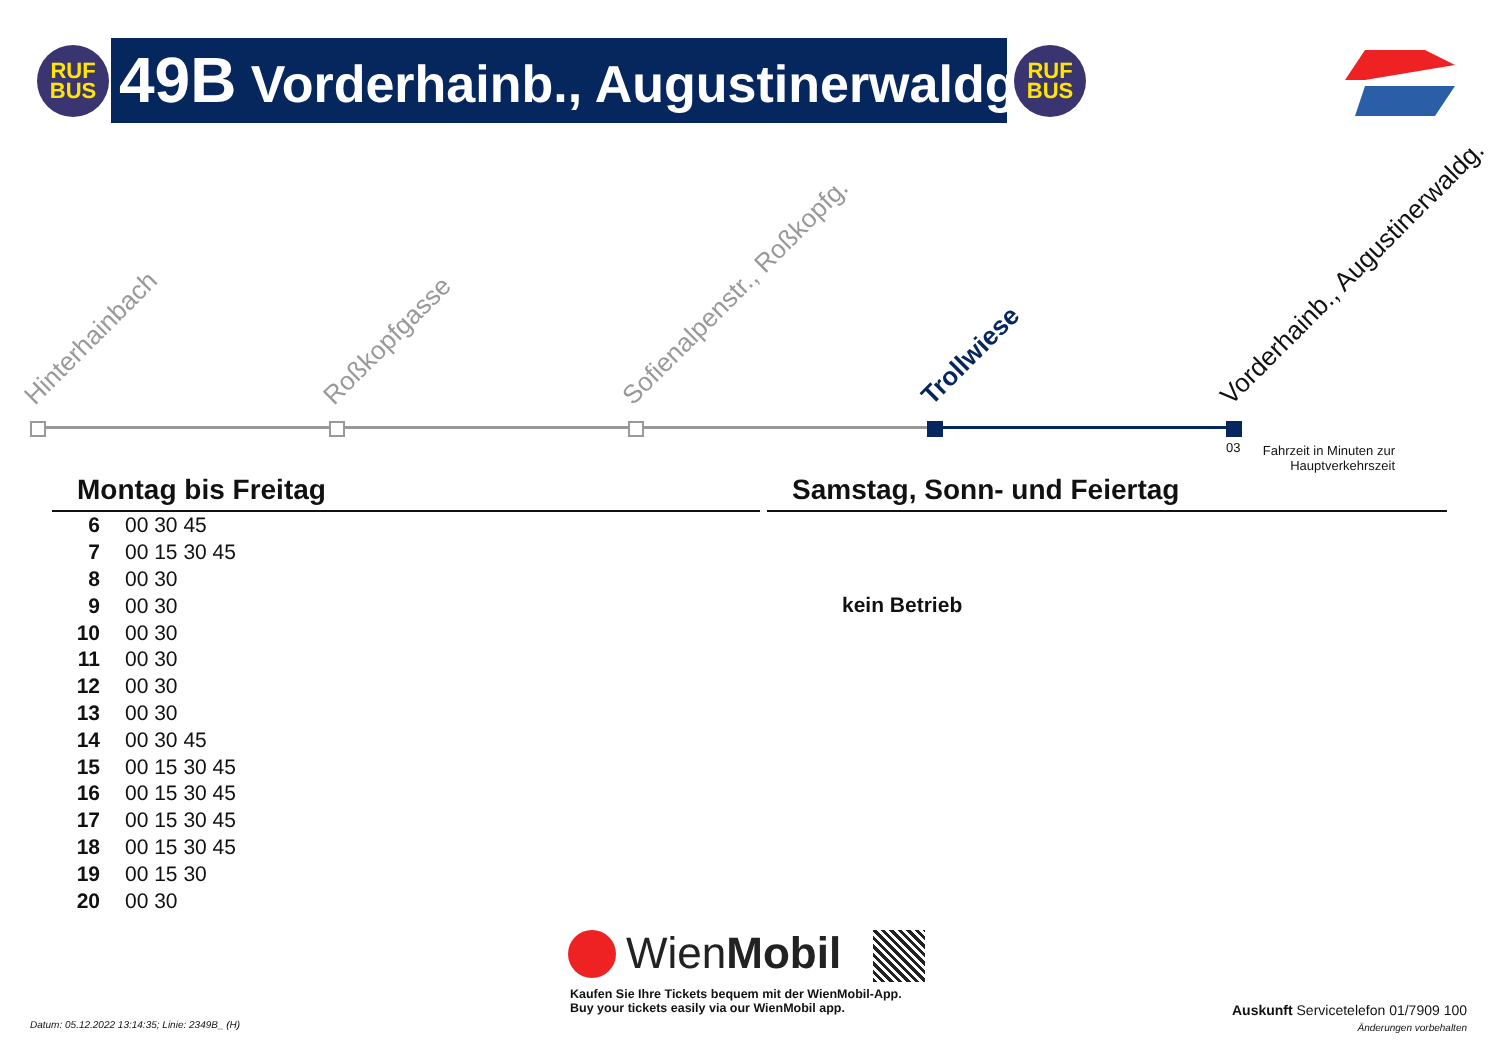RUF
BUS
49B Vorderhainb., Augustinerwaldg.
RUF
BUS
Hinterhainbach Roßkopfgasse Sofienalpenstr., Roßkopfg. Trollwiese Vorderhainb., Augustinerwaldg.
03
Fahrzeit in Minuten zur Hauptverkehrszeit
Montag bis Freitag Samstag, Sonn- und Feiertag
| 6 | 00 30 45 |
| 7 | 00 15 30 45 |
| 8 | 00 30 |
| 9 | 00 30 |
| 10 | 00 30 |
| 11 | 00 30 |
| 12 | 00 30 |
| 13 | 00 30 |
| 14 | 00 30 45 |
| 15 | 00 15 30 45 |
| 16 | 00 15 30 45 |
| 17 | 00 15 30 45 |
| 18 | 00 15 30 45 |
| 19 | 00 15 30 |
| 20 | 00 30 |
kein Betrieb
WienMobil
Kaufen Sie Ihre Tickets bequem mit der WienMobil-App.
Buy your tickets easily via our WienMobil app.
Datum: 05.12.2022 13:14:35; Linie: 2349B_ (H)
Auskunft Servicetelefon 01/7909 100
Änderungen vorbehalten